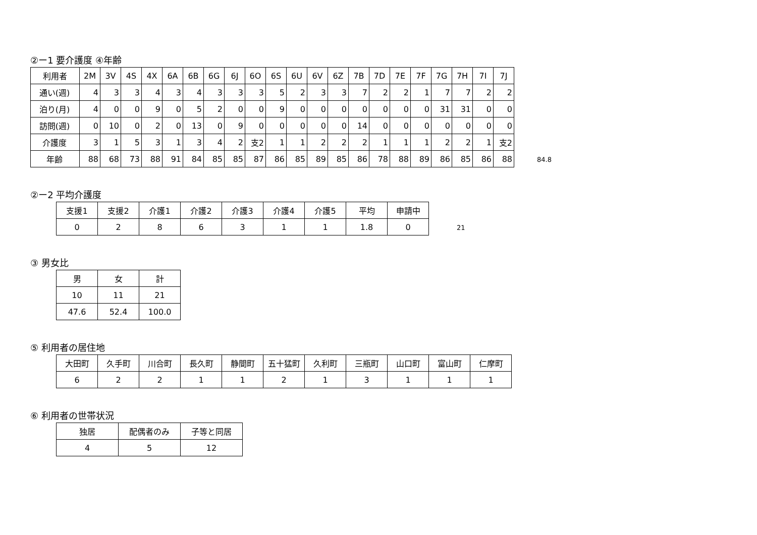②ー1 要介護度 ④年齢
| 利用者 | 2M | 3V | 4S | 4X | 6A | 6B | 6G | 6J | 6O | 6S | 6U | 6V | 6Z | 7B | 7D | 7E | 7F | 7G | 7H | 7I | 7J |
| --- | --- | --- | --- | --- | --- | --- | --- | --- | --- | --- | --- | --- | --- | --- | --- | --- | --- | --- | --- | --- | --- |
| 通い(週) | 4 | 3 | 3 | 4 | 3 | 4 | 3 | 3 | 3 | 5 | 2 | 3 | 3 | 7 | 2 | 2 | 1 | 7 | 7 | 2 | 2 |
| 泊り(月) | 4 | 0 | 0 | 9 | 0 | 5 | 2 | 0 | 0 | 9 | 0 | 0 | 0 | 0 | 0 | 0 | 0 | 31 | 31 | 0 | 0 |
| 訪問(週) | 0 | 10 | 0 | 2 | 0 | 13 | 0 | 9 | 0 | 0 | 0 | 0 | 0 | 14 | 0 | 0 | 0 | 0 | 0 | 0 | 0 |
| 介護度 | 3 | 1 | 5 | 3 | 1 | 3 | 4 | 2 | 支2 | 1 | 1 | 2 | 2 | 2 | 1 | 1 | 1 | 2 | 2 | 1 | 支2 |
| 年齢 | 88 | 68 | 73 | 88 | 91 | 84 | 85 | 85 | 87 | 86 | 85 | 89 | 85 | 86 | 78 | 88 | 89 | 86 | 85 | 86 | 88 |
84.8
②ー2 平均介護度
| 支援1 | 支援2 | 介護1 | 介護2 | 介護3 | 介護4 | 介護5 | 平均 | 申請中 |
| --- | --- | --- | --- | --- | --- | --- | --- | --- |
| 0 | 2 | 8 | 6 | 3 | 1 | 1 | 1.8 | 0 |
21
③ 男女比
| 男 | 女 | 計 |
| --- | --- | --- |
| 10 | 11 | 21 |
| 47.6 | 52.4 | 100.0 |
⑤ 利用者の居住地
| 大田町 | 久手町 | 川合町 | 長久町 | 静間町 | 五十猛町 | 久利町 | 三瓶町 | 山口町 | 富山町 | 仁摩町 |
| --- | --- | --- | --- | --- | --- | --- | --- | --- | --- | --- |
| 6 | 2 | 2 | 1 | 1 | 2 | 1 | 3 | 1 | 1 | 1 |
⑥ 利用者の世帯状況
| 独居 | 配偶者のみ | 子等と同居 |
| --- | --- | --- |
| 4 | 5 | 12 |